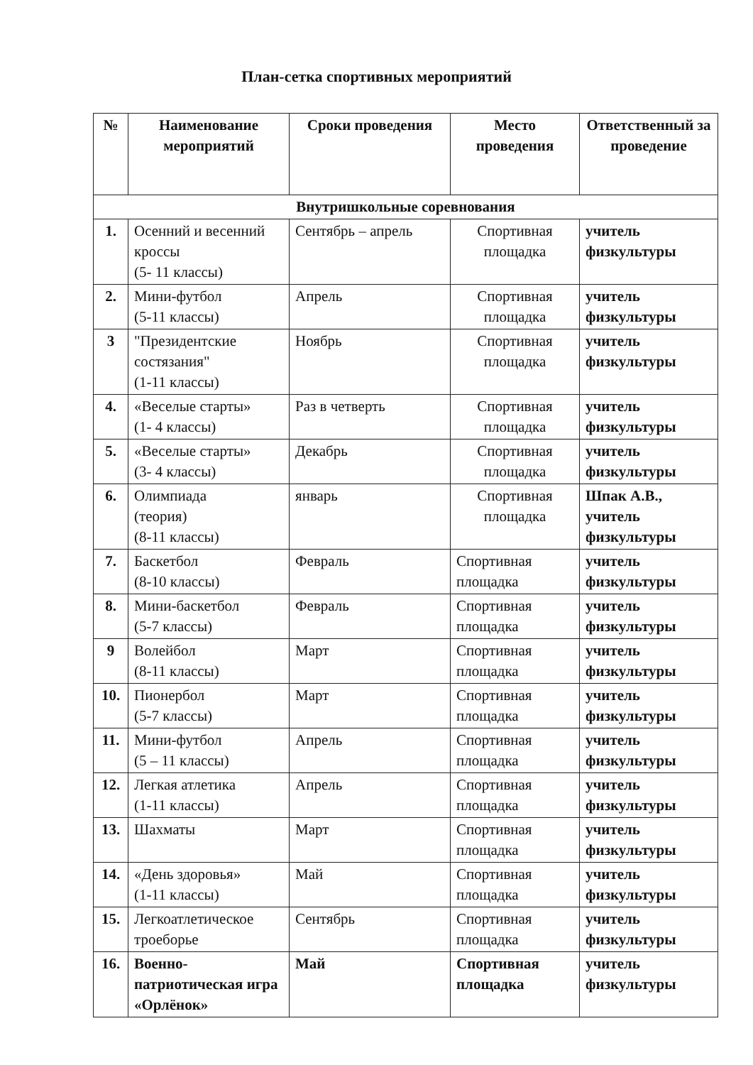План-сетка спортивных мероприятий
| № | Наименование мероприятий | Сроки проведения | Место проведения | Ответственный за проведение |
| --- | --- | --- | --- | --- |
| Внутришкольные соревнования | | | | |
| 1. | Осенний и весенний кроссы (5- 11 классы) | Сентябрь – апрель | Спортивная площадка | учитель физкультуры |
| 2. | Мини-футбол (5-11 классы) | Апрель | Спортивная площадка | учитель физкультуры |
| 3 | "Президентские состязания" (1-11 классы) | Ноябрь | Спортивная площадка | учитель физкультуры |
| 4. | «Веселые старты» (1- 4 классы) | Раз в четверть | Спортивная площадка | учитель физкультуры |
| 5. | «Веселые старты» (3- 4 классы) | Декабрь | Спортивная площадка | учитель физкультуры |
| 6. | Олимпиада (теория) (8-11 классы) | январь | Спортивная площадка | Шпак А.В., учитель физкультуры |
| 7. | Баскетбол (8-10 классы) | Февраль | Спортивная площадка | учитель физкультуры |
| 8. | Мини-баскетбол (5-7 классы) | Февраль | Спортивная площадка | учитель физкультуры |
| 9 | Волейбол (8-11 классы) | Март | Спортивная площадка | учитель физкультуры |
| 10. | Пионербол (5-7 классы) | Март | Спортивная площадка | учитель физкультуры |
| 11. | Мини-футбол (5 – 11 классы) | Апрель | Спортивная площадка | учитель физкультуры |
| 12. | Легкая атлетика (1-11 классы) | Апрель | Спортивная площадка | учитель физкультуры |
| 13. | Шахматы | Март | Спортивная площадка | учитель физкультуры |
| 14. | «День здоровья» (1-11 классы) | Май | Спортивная площадка | учитель физкультуры |
| 15. | Легкоатлетическое троеборье | Сентябрь | Спортивная площадка | учитель физкультуры |
| 16. | Военно-патриотическая игра «Орлёнок» | Май | Спортивная площадка | учитель физкультуры |